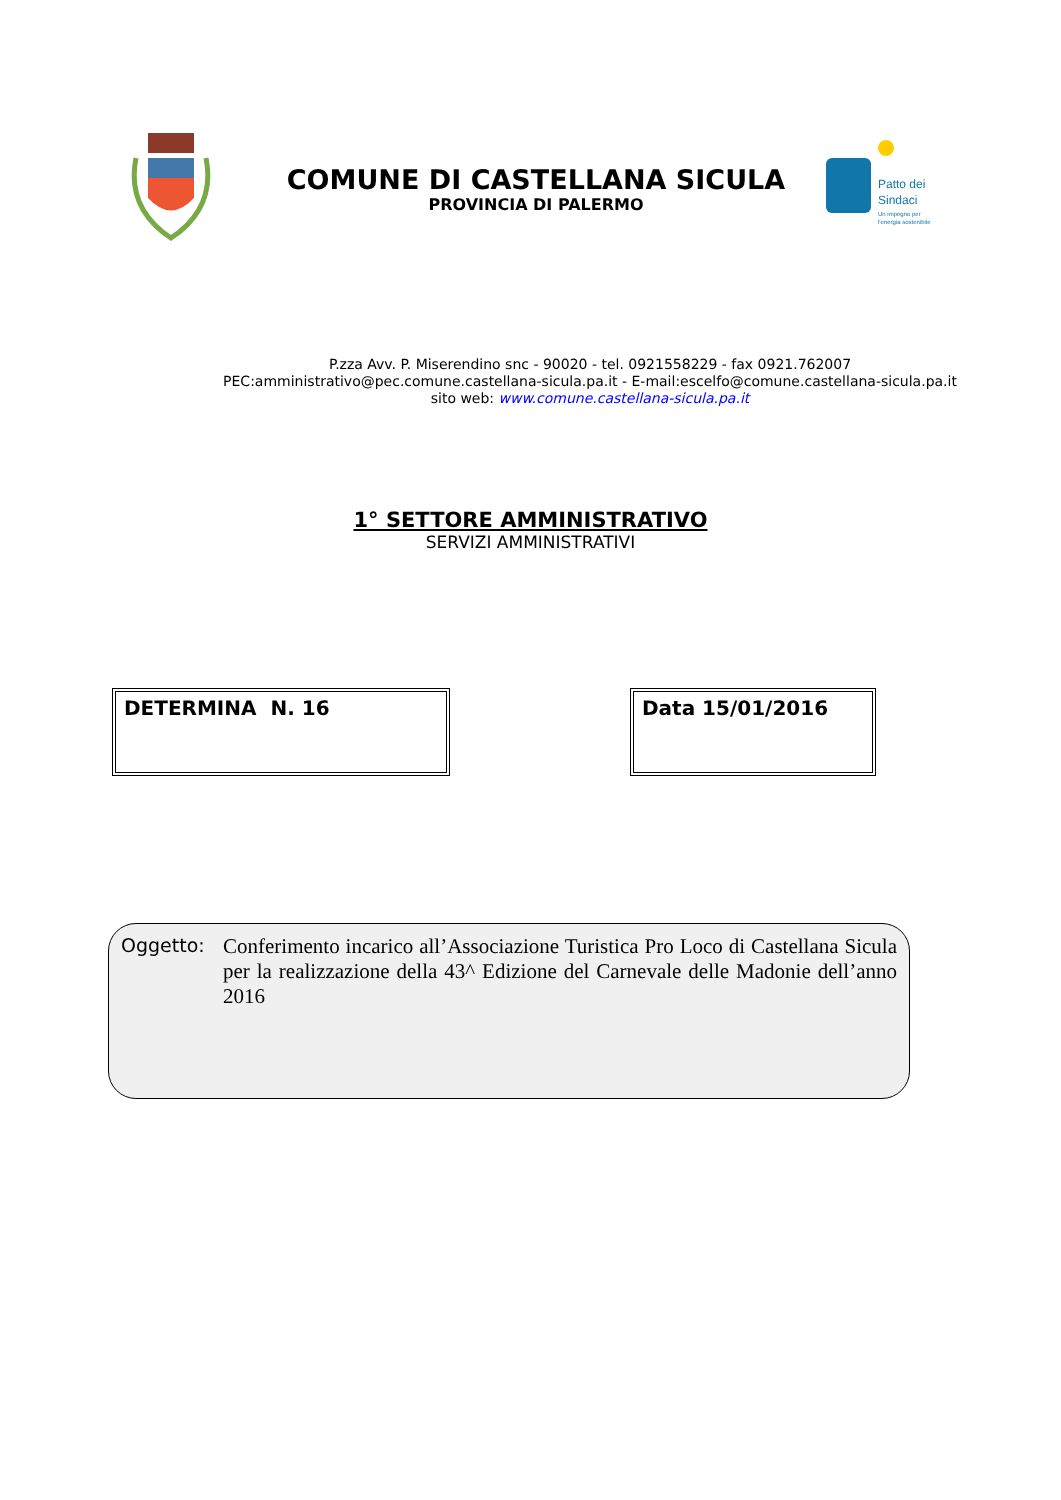COMUNE DI CASTELLANA SICULA
PROVINCIA DI PALERMO
Patto dei
Sindaci
Un impegno per
l'energia sostenibile
P.zza Avv. P. Miserendino snc - 90020 - tel. 0921558229 - fax 0921.762007
PEC:amministrativo@pec.comune.castellana-sicula.pa.it - E-mail:escelfo@comune.castellana-sicula.pa.it
sito web: www.comune.castellana-sicula.pa.it
1° SETTORE AMMINISTRATIVO
SERVIZI AMMINISTRATIVI
DETERMINA N. 16 Data 15/01/2016
Oggetto:
Conferimento incarico all’Associazione Turistica Pro Loco di Castellana Sicula per la realizzazione della 43^ Edizione del Carnevale delle Madonie dell’anno 2016